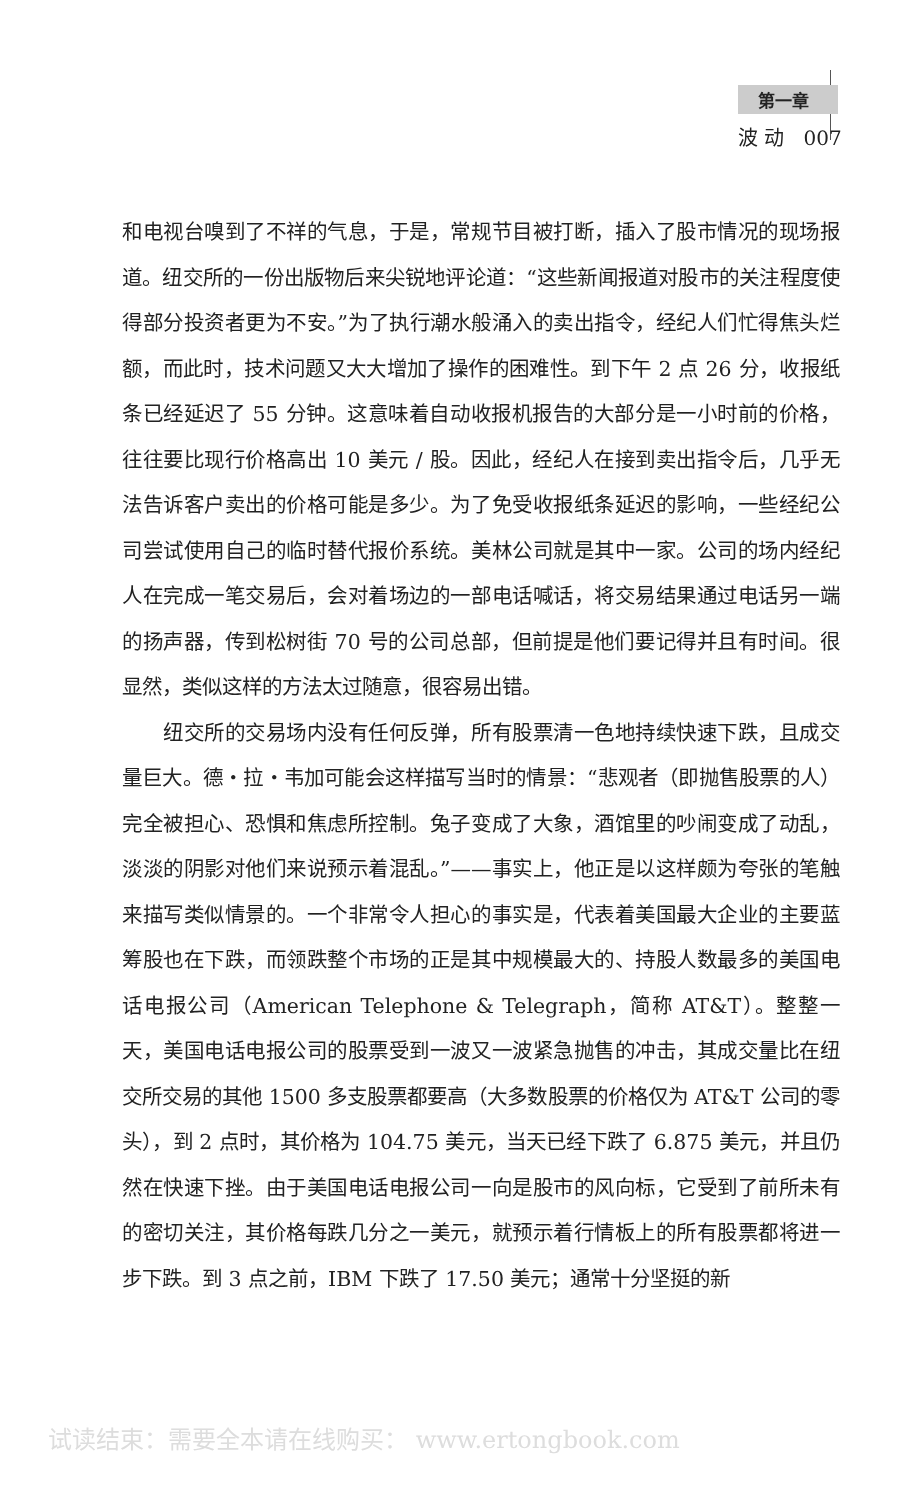第一章
波 动 007
和电视台嗅到了不祥的气息，于是，常规节目被打断，插入了股市情况的现场报道。纽交所的一份出版物后来尖锐地评论道：“这些新闻报道对股市的关注程度使得部分投资者更为不安。”为了执行潮水般涌入的卖出指令，经纪人们忙得焦头烂额，而此时，技术问题又大大增加了操作的困难性。到下午 2 点 26 分，收报纸条已经延迟了 55 分钟。这意味着自动收报机报告的大部分是一小时前的价格，往往要比现行价格高出 10 美元 / 股。因此，经纪人在接到卖出指令后，几乎无法告诉客户卖出的价格可能是多少。为了免受收报纸条延迟的影响，一些经纪公司尝试使用自己的临时替代报价系统。美林公司就是其中一家。公司的场内经纪人在完成一笔交易后，会对着场边的一部电话喊话，将交易结果通过电话另一端的扬声器，传到松树街 70 号的公司总部，但前提是他们要记得并且有时间。很显然，类似这样的方法太过随意，很容易出错。
纽交所的交易场内没有任何反弹，所有股票清一色地持续快速下跌，且成交量巨大。德・拉・韦加可能会这样描写当时的情景：“悲观者（即抛售股票的人）完全被担心、恐惧和焦虑所控制。兔子变成了大象，酒馆里的吵闹变成了动乱，淡淡的阴影对他们来说预示着混乱。”——事实上，他正是以这样颇为夸张的笔触来描写类似情景的。一个非常令人担心的事实是，代表着美国最大企业的主要蓝筹股也在下跌，而领跌整个市场的正是其中规模最大的、持股人数最多的美国电话电报公司（American Telephone & Telegraph，简称 AT&T）。整整一天，美国电话电报公司的股票受到一波又一波紧急抛售的冲击，其成交量比在纽交所交易的其他 1500 多支股票都要高（大多数股票的价格仅为 AT&T 公司的零头），到 2 点时，其价格为 104.75 美元，当天已经下跌了 6.875 美元，并且仍然在快速下挫。由于美国电话电报公司一向是股市的风向标，它受到了前所未有的密切关注，其价格每跌几分之一美元，就预示着行情板上的所有股票都将进一步下跌。到 3 点之前，IBM 下跌了 17.50 美元；通常十分坚挺的新
试读结束：需要全本请在线购买： www.ertongbook.com